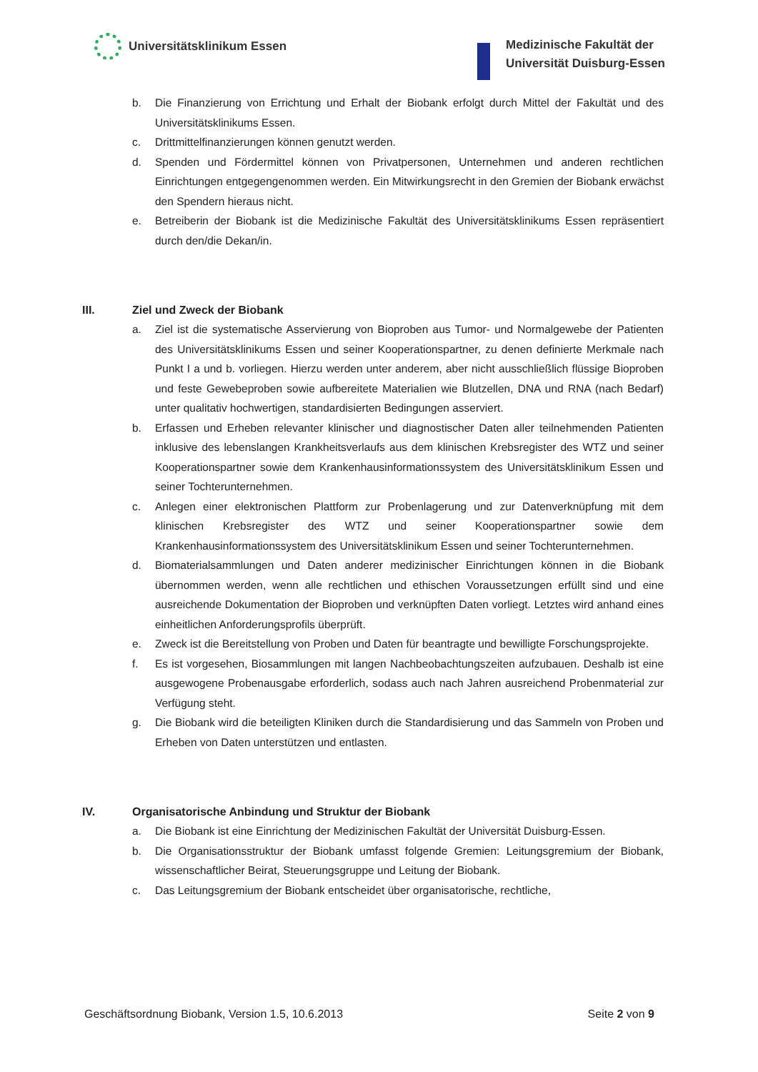Universitätsklinikum Essen
Medizinische Fakultät der
Universität Duisburg-Essen
b. Die Finanzierung von Errichtung und Erhalt der Biobank erfolgt durch Mittel der Fakultät und des Universitätsklinikums Essen.
c. Drittmittelfinanzierungen können genutzt werden.
d. Spenden und Fördermittel können von Privatpersonen, Unternehmen und anderen rechtlichen Einrichtungen entgegengenommen werden. Ein Mitwirkungsrecht in den Gremien der Biobank erwächst den Spendern hieraus nicht.
e. Betreiberin der Biobank ist die Medizinische Fakultät des Universitätsklinikums Essen repräsentiert durch den/die Dekan/in.
III. Ziel und Zweck der Biobank
a. Ziel ist die systematische Asservierung von Bioproben aus Tumor- und Normalgewebe der Patienten des Universitätsklinikums Essen und seiner Kooperationspartner, zu denen definierte Merkmale nach Punkt I a und b. vorliegen. Hierzu werden unter anderem, aber nicht ausschließlich flüssige Bioproben und feste Gewebeproben sowie aufbereitete Materialien wie Blutzellen, DNA und RNA (nach Bedarf) unter qualitativ hochwertigen, standardisierten Bedingungen asserviert.
b. Erfassen und Erheben relevanter klinischer und diagnostischer Daten aller teilnehmenden Patienten inklusive des lebenslangen Krankheitsverlaufs aus dem klinischen Krebsregister des WTZ und seiner Kooperationspartner sowie dem Krankenhausinformationssystem des Universitätsklinikum Essen und seiner Tochterunternehmen.
c. Anlegen einer elektronischen Plattform zur Probenlagerung und zur Datenverknüpfung mit dem klinischen Krebsregister des WTZ und seiner Kooperationspartner sowie dem Krankenhausinformationssystem des Universitätsklinikum Essen und seiner Tochterunternehmen.
d. Biomaterialsammlungen und Daten anderer medizinischer Einrichtungen können in die Biobank übernommen werden, wenn alle rechtlichen und ethischen Voraussetzungen erfüllt sind und eine ausreichende Dokumentation der Bioproben und verknüpften Daten vorliegt. Letztes wird anhand eines einheitlichen Anforderungsprofils überprüft.
e. Zweck ist die Bereitstellung von Proben und Daten für beantragte und bewilligte Forschungsprojekte.
f. Es ist vorgesehen, Biosammlungen mit langen Nachbeobachtungszeiten aufzubauen. Deshalb ist eine ausgewogene Probenausgabe erforderlich, sodass auch nach Jahren ausreichend Probenmaterial zur Verfügung steht.
g. Die Biobank wird die beteiligten Kliniken durch die Standardisierung und das Sammeln von Proben und Erheben von Daten unterstützen und entlasten.
IV. Organisatorische Anbindung und Struktur der Biobank
a. Die Biobank ist eine Einrichtung der Medizinischen Fakultät der Universität Duisburg-Essen.
b. Die Organisationsstruktur der Biobank umfasst folgende Gremien: Leitungsgremium der Biobank, wissenschaftlicher Beirat, Steuerungsgruppe und Leitung der Biobank.
c. Das Leitungsgremium der Biobank entscheidet über organisatorische, rechtliche,
Geschäftsordnung Biobank, Version 1.5, 10.6.2013 Seite 2 von 9